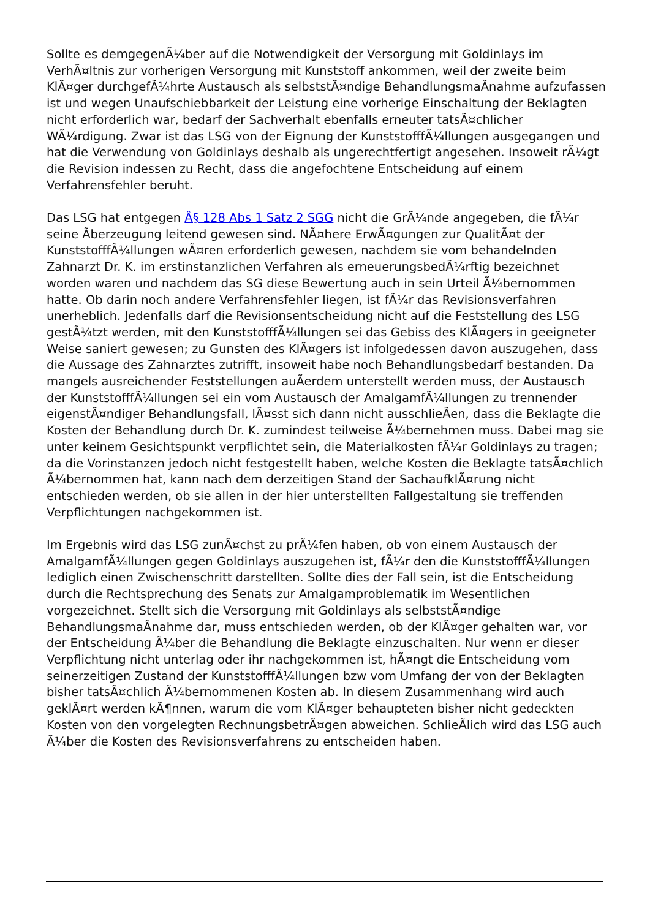Sollte es demgegenÃ¼ber auf die Notwendigkeit der Versorgung mit Goldinlays im VerhÃ¤ltnis zur vorherigen Versorgung mit Kunststoff ankommen, weil der zweite beim KlÃ¤ger durchgefÃ¼hrte Austausch als selbststÃ¤ndige BehandlungsmaÃnahme aufzufassen ist und wegen Unaufschiebbarkeit der Leistung eine vorherige Einschaltung der Beklagten nicht erforderlich war, bedarf der Sachverhalt ebenfalls erneuter tatsÃ¤chlicher WÃ¼rdigung. Zwar ist das LSG von der Eignung der KunststofffÃ¼llungen ausgegangen und hat die Verwendung von Goldinlays deshalb als ungerechtfertigt angesehen. Insoweit rÃ¼gt die Revision indessen zu Recht, dass die angefochtene Entscheidung auf einem Verfahrensfehler beruht.
Das LSG hat entgegen Â§ 128 Abs 1 Satz 2 SGG nicht die GrÃ¼nde angegeben, die fÃ¼r seine Ãberzeugung leitend gewesen sind. NÃ¤here ErwÃ¤gungen zur QualitÃ¤t der KunststofffÃ¼llungen wÃ¤ren erforderlich gewesen, nachdem sie vom behandelnden Zahnarzt Dr. K. im erstinstanzlichen Verfahren als erneuerungsbedÃ¼rftig bezeichnet worden waren und nachdem das SG diese Bewertung auch in sein Urteil Ã¼bernommen hatte. Ob darin noch andere Verfahrensfehler liegen, ist fÃ¼r das Revisionsverfahren unerheblich. Jedenfalls darf die Revisionsentscheidung nicht auf die Feststellung des LSG gestÃ¼tzt werden, mit den KunststofffÃ¼llungen sei das Gebiss des KlÃ¤gers in geeigneter Weise saniert gewesen; zu Gunsten des KlÃ¤gers ist infolgedessen davon auszugehen, dass die Aussage des Zahnarztes zutrifft, insoweit habe noch Behandlungsbedarf bestanden. Da mangels ausreichender Feststellungen auÃerdem unterstellt werden muss, der Austausch der KunststofffÃ¼llungen sei ein vom Austausch der AmalgamfÃ¼llungen zu trennender eigenstÃ¤ndiger Behandlungsfall, lÃ¤sst sich dann nicht ausschlieÃen, dass die Beklagte die Kosten der Behandlung durch Dr. K. zumindest teilweise Ã¼bernehmen muss. Dabei mag sie unter keinem Gesichtspunkt verpflichtet sein, die Materialkosten fÃ¼r Goldinlays zu tragen; da die Vorinstanzen jedoch nicht festgestellt haben, welche Kosten die Beklagte tatsÃ¤chlich Ã¼bernommen hat, kann nach dem derzeitigen Stand der SachaufklÃ¤rung nicht entschieden werden, ob sie allen in der hier unterstellten Fallgestaltung sie treffenden Verpflichtungen nachgekommen ist.
Im Ergebnis wird das LSG zunÃ¤chst zu prÃ¼fen haben, ob von einem Austausch der AmalgamfÃ¼llungen gegen Goldinlays auszugehen ist, fÃ¼r den die KunststofffÃ¼llungen lediglich einen Zwischenschritt darstellten. Sollte dies der Fall sein, ist die Entscheidung durch die Rechtsprechung des Senats zur Amalgamproblematik im Wesentlichen vorgezeichnet. Stellt sich die Versorgung mit Goldinlays als selbststÃ¤ndige BehandlungsmaÃnahme dar, muss entschieden werden, ob der KlÃ¤ger gehalten war, vor der Entscheidung Ã¼ber die Behandlung die Beklagte einzuschalten. Nur wenn er dieser Verpflichtung nicht unterlag oder ihr nachgekommen ist, hÃ¤ngt die Entscheidung vom seinerzeitigen Zustand der KunststofffÃ¼llungen bzw vom Umfang der von der Beklagten bisher tatsÃ¤chlich Ã¼bernommenen Kosten ab. In diesem Zusammenhang wird auch geklÃ¤rt werden kÃ¶nnen, warum die vom KlÃ¤ger behaupteten bisher nicht gedeckten Kosten von den vorgelegten RechnungsbetrÃ¤gen abweichen. SchlieÃlich wird das LSG auch Ã¼ber die Kosten des Revisionsverfahrens zu entscheiden haben.